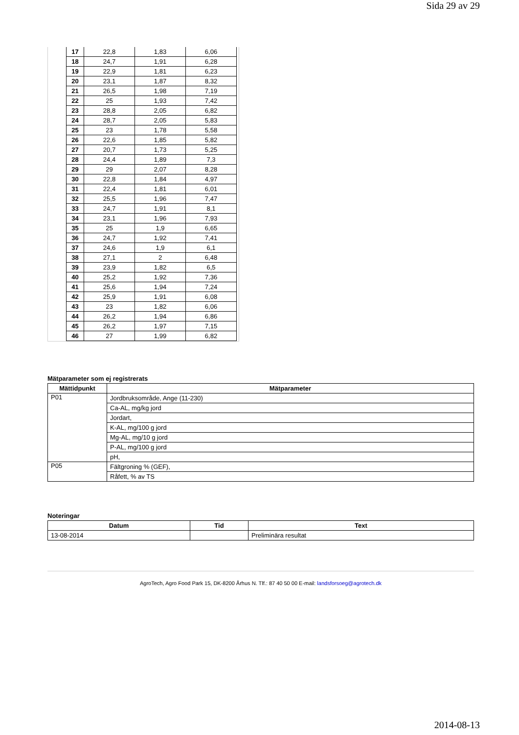Sida 29 av 29
| 17 | 22,8 | 1,83 | 6,06 |
| 18 | 24,7 | 1,91 | 6,28 |
| 19 | 22,9 | 1,81 | 6,23 |
| 20 | 23,1 | 1,87 | 8,32 |
| 21 | 26,5 | 1,98 | 7,19 |
| 22 | 25 | 1,93 | 7,42 |
| 23 | 28,8 | 2,05 | 6,82 |
| 24 | 28,7 | 2,05 | 5,83 |
| 25 | 23 | 1,78 | 5,58 |
| 26 | 22,6 | 1,85 | 5,82 |
| 27 | 20,7 | 1,73 | 5,25 |
| 28 | 24,4 | 1,89 | 7,3 |
| 29 | 29 | 2,07 | 8,28 |
| 30 | 22,8 | 1,84 | 4,97 |
| 31 | 22,4 | 1,81 | 6,01 |
| 32 | 25,5 | 1,96 | 7,47 |
| 33 | 24,7 | 1,91 | 8,1 |
| 34 | 23,1 | 1,96 | 7,93 |
| 35 | 25 | 1,9 | 6,65 |
| 36 | 24,7 | 1,92 | 7,41 |
| 37 | 24,6 | 1,9 | 6,1 |
| 38 | 27,1 | 2 | 6,48 |
| 39 | 23,9 | 1,82 | 6,5 |
| 40 | 25,2 | 1,92 | 7,36 |
| 41 | 25,6 | 1,94 | 7,24 |
| 42 | 25,9 | 1,91 | 6,08 |
| 43 | 23 | 1,82 | 6,06 |
| 44 | 26,2 | 1,94 | 6,86 |
| 45 | 26,2 | 1,97 | 7,15 |
| 46 | 27 | 1,99 | 6,82 |
Mätparameter som ej registrerats
| Mättidpunkt | Mätparameter |
| --- | --- |
| P01 | Jordbruksområde, Ange (11-230) |
| | Ca-AL, mg/kg jord |
| | Jordart, |
| | K-AL, mg/100 g jord |
| | Mg-AL, mg/10 g jord |
| | P-AL, mg/100 g jord |
| | pH, |
| P05 | Fältgroning % (GEF), |
| | Råfett, % av TS |
Noteringar
| Datum | Tid | Text |
| --- | --- | --- |
| 13-08-2014 | | Preliminära resultat |
AgroTech, Agro Food Park 15, DK-8200 Århus N. Tlf.: 87 40 50 00 E-mail: landsforsoeg@agrotech.dk
2014-08-13